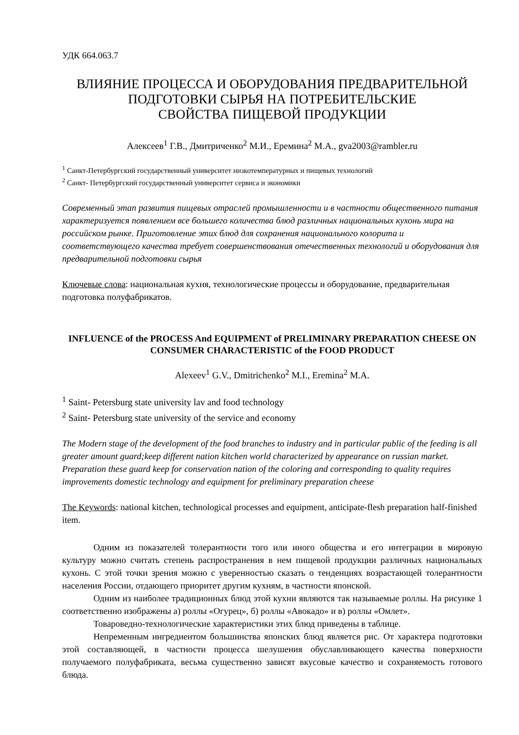УДК 664.063.7
ВЛИЯНИЕ ПРОЦЕССА И ОБОРУДОВАНИЯ ПРЕДВАРИТЕЛЬНОЙ ПОДГОТОВКИ СЫРЬЯ НА ПОТРЕБИТЕЛЬСКИЕ
СВОЙСТВА ПИЩЕВОЙ ПРОДУКЦИИ
Алексеев<sup>1</sup> Г.В., Дмитриченко<sup>2</sup> М.И., Еремина<sup>2</sup> М.А., gva2003@rambler.ru
<sup>1</sup> Санкт-Петербургский государственный университет низкотемпературных и пищевых технологий
<sup>2</sup> Санкт- Петербургский государственный университет сервиса и экономики
Современный этап развития пищевых отраслей промышленности и в частности общественного питания характеризуется появлением все большего количества блюд различных национальных кухонь мира на российском рынке. Приготовление этих блюд для сохранения национального колорита и соответствующего качества требует совершенствования отечественных технологий и оборудования для предварительной подготовки сырья
Ключевые слова: национальная кухня, технологические процессы и оборудование, предварительная подготовка полуфабрикатов.
INFLUENCE of the PROCESS And EQUIPMENT of PRELIMINARY PREPARATION CHEESE ON CONSUMER CHARACTERISTIC of the FOOD PRODUCT
Alexeev<sup>1</sup> G.V., Dmitrichenko<sup>2</sup> M.I., Eremina<sup>2</sup> M.A.
<sup>1</sup> Saint- Petersburg state university lav and food technology
<sup>2</sup> Saint- Petersburg state university of the service and economy
The Modern stage of the development of the food branches to industry and in particular public of the feeding is all greater amount guard;keep different nation kitchen world characterized by appearance on russian market. Preparation these guard keep for conservation nation of the coloring and corresponding to quality requires improvements domestic technology and equipment for preliminary preparation cheese
The Keywords: national kitchen, technological processes and equipment, anticipate-flesh preparation half-finished item.
Одним из показателей толерантности того или иного общества и его интеграции в мировую культуру можно считать степень распространения в нем пищевой продукции различных национальных кухонь. С этой точки зрения можно с уверенностью сказать о тенденциях возрастающей толерантности населения России, отдающего приоритет другим кухням, в частности японской.
Одним из наиболее традиционных блюд этой кухни являются так называемые роллы. На рисунке 1 соответственно изображены а) роллы «Огурец», б) роллы «Авокадо» и в) роллы «Омлет».
Товароведно-технологические характеристики этих блюд приведены в таблице.
Непременным ингредиентом большинства японских блюд является рис. От характера подготовки этой составляющей, в частности процесса шелушения обуславливающего качества поверхности получаемого полуфабриката, весьма существенно зависят вкусовые качество и сохраняемость готового блюда.